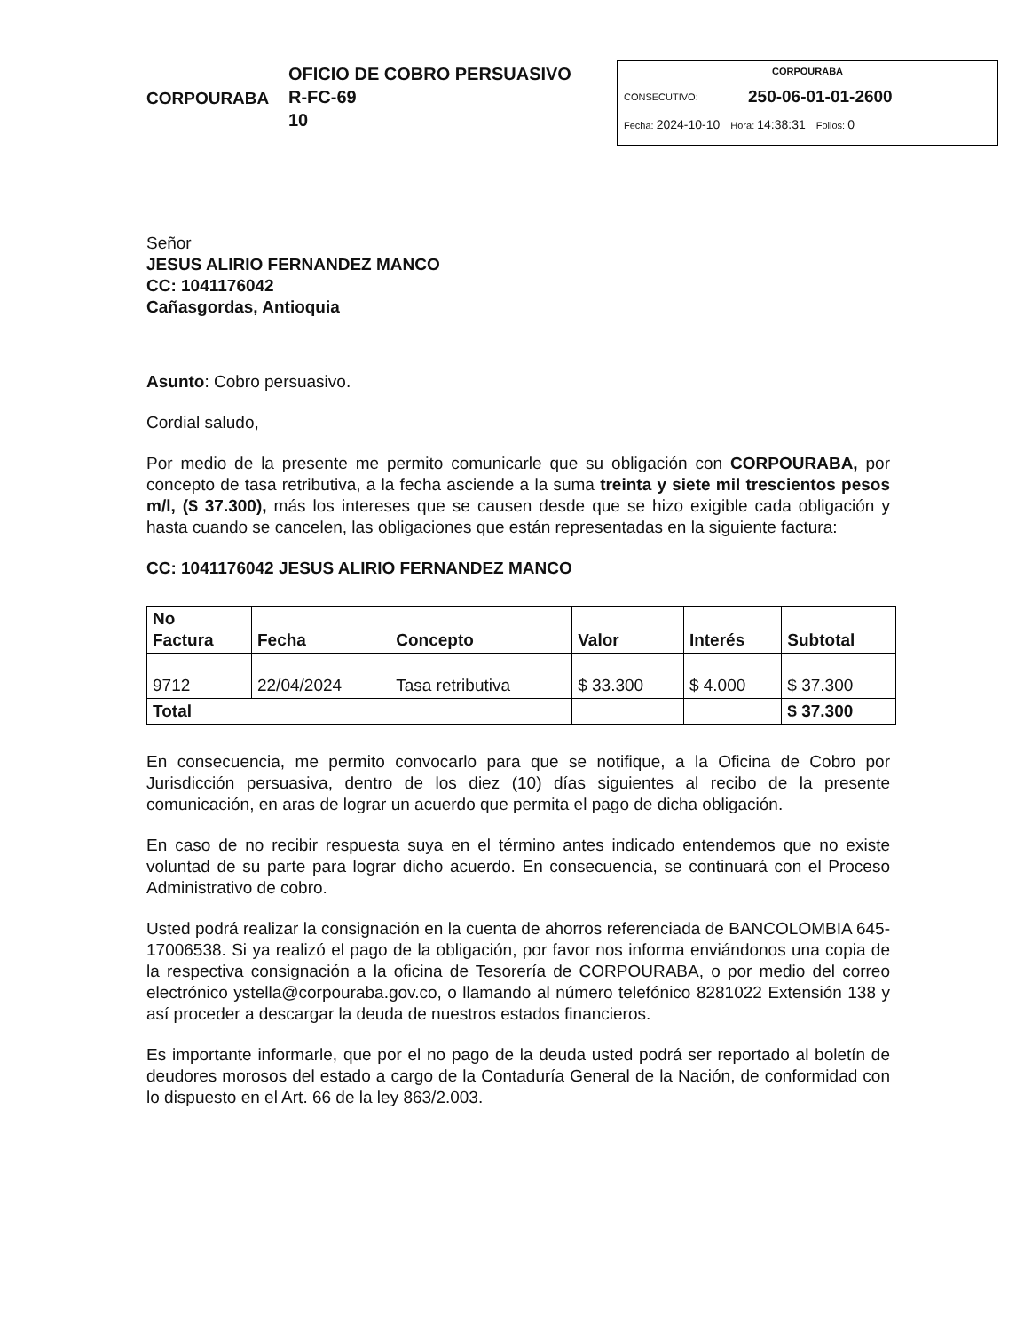CORPOURABA
OFICIO DE COBRO PERSUASIVO
R-FC-69
10
CORPOURABA
CONSECUTIVO: 250-06-01-01-2600
Fecha: 2024-10-10 Hora: 14:38:31 Folios: 0
Señor
JESUS ALIRIO FERNANDEZ MANCO
CC: 1041176042
Cañasgordas, Antioquia
Asunto: Cobro persuasivo.
Cordial saludo,
Por medio de la presente me permito comunicarle que su obligación con CORPOURABA, por concepto de tasa retributiva, a la fecha asciende a la suma treinta y siete mil trescientos pesos m/l, ($ 37.300), más los intereses que se causen desde que se hizo exigible cada obligación y hasta cuando se cancelen, las obligaciones que están representadas en la siguiente factura:
CC: 1041176042 JESUS ALIRIO FERNANDEZ MANCO
| No Factura | Fecha | Concepto | Valor | Interés | Subtotal |
| --- | --- | --- | --- | --- | --- |
| 9712 | 22/04/2024 | Tasa retributiva | $ 33.300 | $ 4.000 | $ 37.300 |
| Total | | | | | $ 37.300 |
En consecuencia, me permito convocarlo para que se notifique, a la Oficina de Cobro por Jurisdicción persuasiva, dentro de los diez (10) días siguientes al recibo de la presente comunicación, en aras de lograr un acuerdo que permita el pago de dicha obligación.
En caso de no recibir respuesta suya en el término antes indicado entendemos que no existe voluntad de su parte para lograr dicho acuerdo. En consecuencia, se continuará con el Proceso Administrativo de cobro.
Usted podrá realizar la consignación en la cuenta de ahorros referenciada de BANCOLOMBIA 645-17006538. Si ya realizó el pago de la obligación, por favor nos informa enviándonos una copia de la respectiva consignación a la oficina de Tesorería de CORPOURABA, o por medio del correo electrónico ystella@corpouraba.gov.co, o llamando al número telefónico 8281022 Extensión 138 y así proceder a descargar la deuda de nuestros estados financieros.
Es importante informarle, que por el no pago de la deuda usted podrá ser reportado al boletín de deudores morosos del estado a cargo de la Contaduría General de la Nación, de conformidad con lo dispuesto en el Art. 66 de la ley 863/2.003.